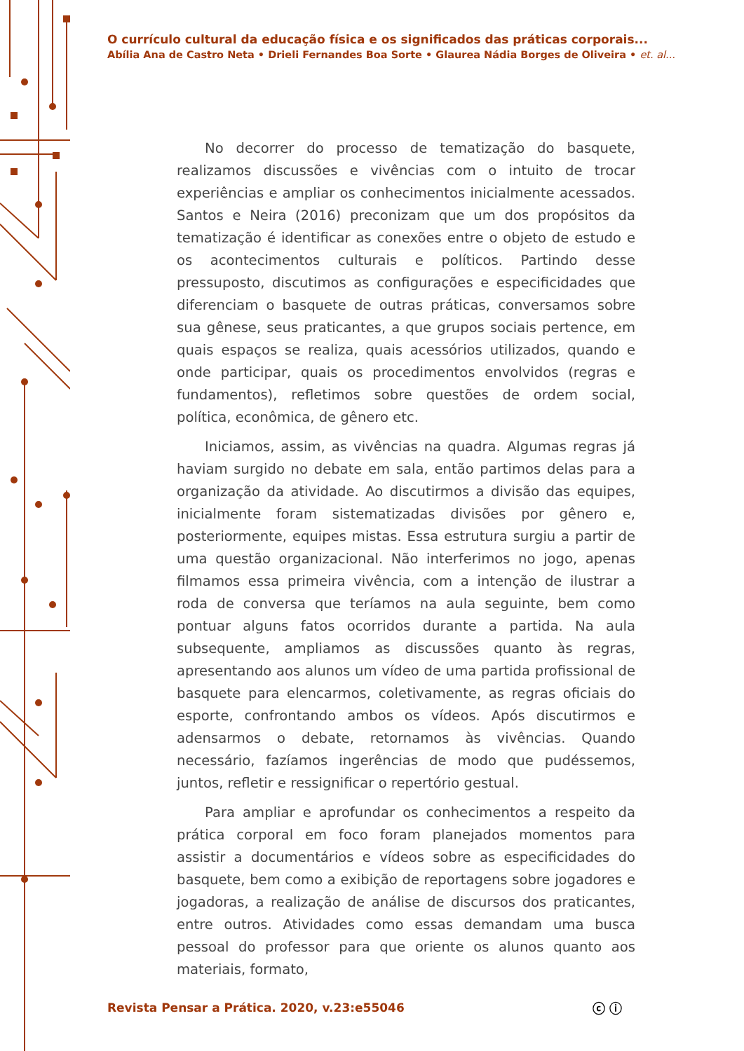O currículo cultural da educação física e os significados das práticas corporais...
Abília Ana de Castro Neta • Drieli Fernandes Boa Sorte • Glaurea Nádia Borges de Oliveira • et. al...
No decorrer do processo de tematização do basquete, realizamos discussões e vivências com o intuito de trocar experiências e ampliar os conhecimentos inicialmente acessados. Santos e Neira (2016) preconizam que um dos propósitos da tematização é identificar as conexões entre o objeto de estudo e os acontecimentos culturais e políticos. Partindo desse pressuposto, discutimos as configurações e especificidades que diferenciam o basquete de outras práticas, conversamos sobre sua gênese, seus praticantes, a que grupos sociais pertence, em quais espaços se realiza, quais acessórios utilizados, quando e onde participar, quais os procedimentos envolvidos (regras e fundamentos), refletimos sobre questões de ordem social, política, econômica, de gênero etc.
Iniciamos, assim, as vivências na quadra. Algumas regras já haviam surgido no debate em sala, então partimos delas para a organização da atividade. Ao discutirmos a divisão das equipes, inicialmente foram sistematizadas divisões por gênero e, posteriormente, equipes mistas. Essa estrutura surgiu a partir de uma questão organizacional. Não interferimos no jogo, apenas filmamos essa primeira vivência, com a intenção de ilustrar a roda de conversa que teríamos na aula seguinte, bem como pontuar alguns fatos ocorridos durante a partida. Na aula subsequente, ampliamos as discussões quanto às regras, apresentando aos alunos um vídeo de uma partida profissional de basquete para elencarmos, coletivamente, as regras oficiais do esporte, confrontando ambos os vídeos. Após discutirmos e adensarmos o debate, retornamos às vivências. Quando necessário, fazíamos ingerências de modo que pudéssemos, juntos, refletir e ressignificar o repertório gestual.
Para ampliar e aprofundar os conhecimentos a respeito da prática corporal em foco foram planejados momentos para assistir a documentários e vídeos sobre as especificidades do basquete, bem como a exibição de reportagens sobre jogadores e jogadoras, a realização de análise de discursos dos praticantes, entre outros. Atividades como essas demandam uma busca pessoal do professor para que oriente os alunos quanto aos materiais, formato,
Revista Pensar a Prática. 2020, v.23:e55046
ⓒ ⓘ